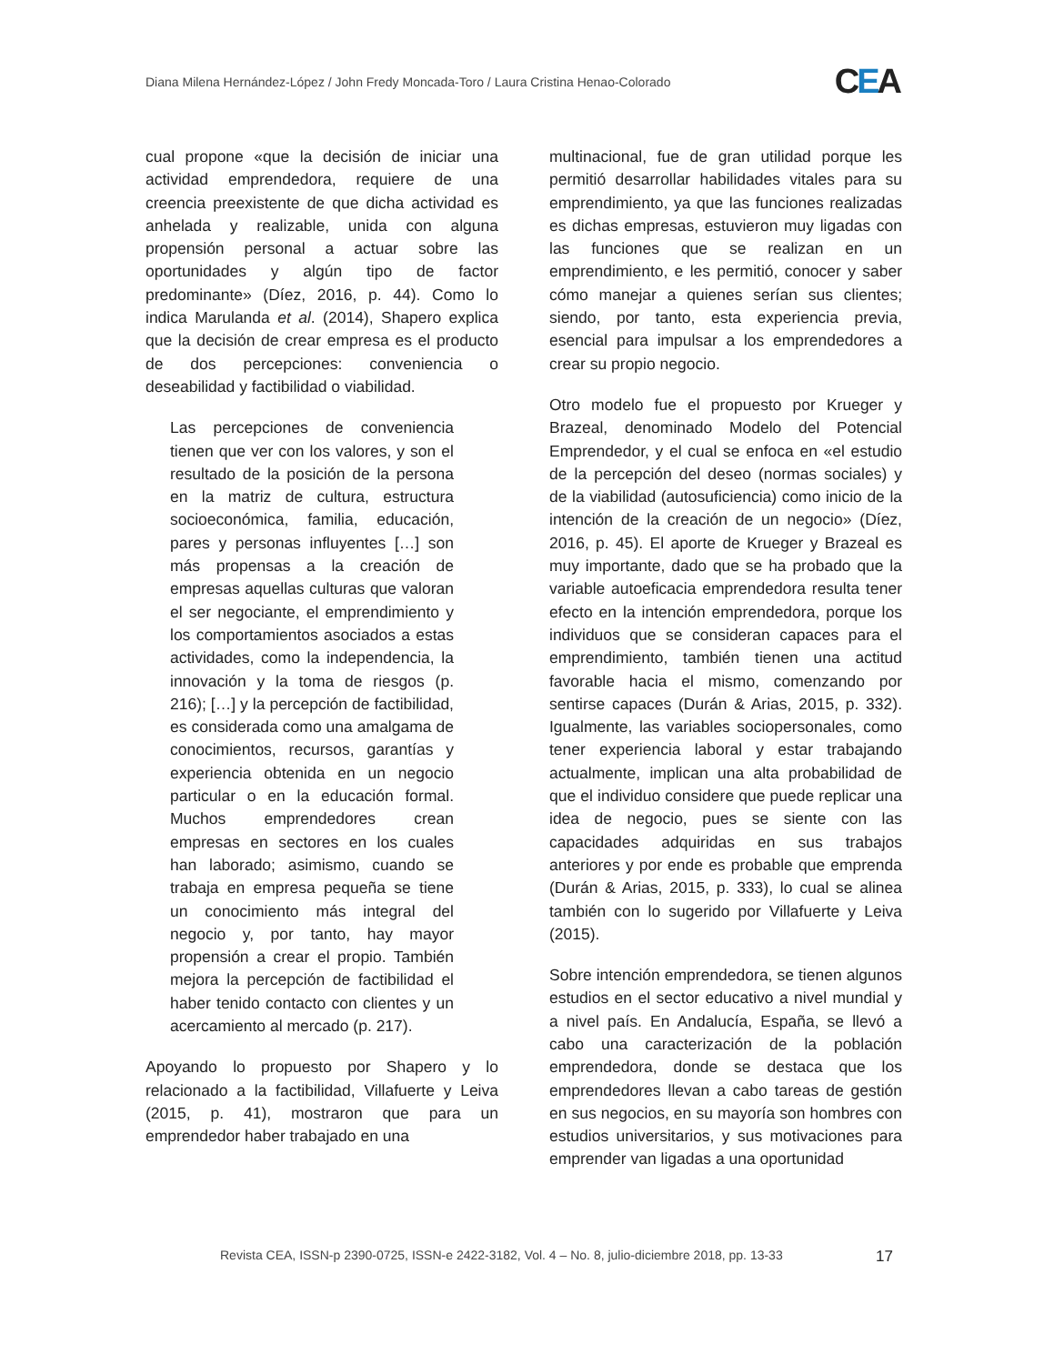Diana Milena Hernández-López / John Fredy Moncada-Toro / Laura Cristina Henao-Colorado
CEA
cual propone «que la decisión de iniciar una actividad emprendedora, requiere de una creencia preexistente de que dicha actividad es anhelada y realizable, unida con alguna propensión personal a actuar sobre las oportunidades y algún tipo de factor predominante» (Díez, 2016, p. 44). Como lo indica Marulanda et al. (2014), Shapero explica que la decisión de crear empresa es el producto de dos percepciones: conveniencia o deseabilidad y factibilidad o viabilidad.
Las percepciones de conveniencia tienen que ver con los valores, y son el resultado de la posición de la persona en la matriz de cultura, estructura socioeconómica, familia, educación, pares y personas influyentes […] son más propensas a la creación de empresas aquellas culturas que valoran el ser negociante, el emprendimiento y los comportamientos asociados a estas actividades, como la independencia, la innovación y la toma de riesgos (p. 216); […] y la percepción de factibilidad, es considerada como una amalgama de conocimientos, recursos, garantías y experiencia obtenida en un negocio particular o en la educación formal. Muchos emprendedores crean empresas en sectores en los cuales han laborado; asimismo, cuando se trabaja en empresa pequeña se tiene un conocimiento más integral del negocio y, por tanto, hay mayor propensión a crear el propio. También mejora la percepción de factibilidad el haber tenido contacto con clientes y un acercamiento al mercado (p. 217).
Apoyando lo propuesto por Shapero y lo relacionado a la factibilidad, Villafuerte y Leiva (2015, p. 41), mostraron que para un emprendedor haber trabajado en una
multinacional, fue de gran utilidad porque les permitió desarrollar habilidades vitales para su emprendimiento, ya que las funciones realizadas es dichas empresas, estuvieron muy ligadas con las funciones que se realizan en un emprendimiento, e les permitió, conocer y saber cómo manejar a quienes serían sus clientes; siendo, por tanto, esta experiencia previa, esencial para impulsar a los emprendedores a crear su propio negocio.
Otro modelo fue el propuesto por Krueger y Brazeal, denominado Modelo del Potencial Emprendedor, y el cual se enfoca en «el estudio de la percepción del deseo (normas sociales) y de la viabilidad (autosuficiencia) como inicio de la intención de la creación de un negocio» (Díez, 2016, p. 45). El aporte de Krueger y Brazeal es muy importante, dado que se ha probado que la variable autoeficacia emprendedora resulta tener efecto en la intención emprendedora, porque los individuos que se consideran capaces para el emprendimiento, también tienen una actitud favorable hacia el mismo, comenzando por sentirse capaces (Durán & Arias, 2015, p. 332). Igualmente, las variables sociopersonales, como tener experiencia laboral y estar trabajando actualmente, implican una alta probabilidad de que el individuo considere que puede replicar una idea de negocio, pues se siente con las capacidades adquiridas en sus trabajos anteriores y por ende es probable que emprenda (Durán & Arias, 2015, p. 333), lo cual se alinea también con lo sugerido por Villafuerte y Leiva (2015).
Sobre intención emprendedora, se tienen algunos estudios en el sector educativo a nivel mundial y a nivel país. En Andalucía, España, se llevó a cabo una caracterización de la población emprendedora, donde se destaca que los emprendedores llevan a cabo tareas de gestión en sus negocios, en su mayoría son hombres con estudios universitarios, y sus motivaciones para emprender van ligadas a una oportunidad
Revista CEA, ISSN-p 2390-0725, ISSN-e 2422-3182, Vol. 4 – No. 8, julio-diciembre 2018, pp. 13-33 17